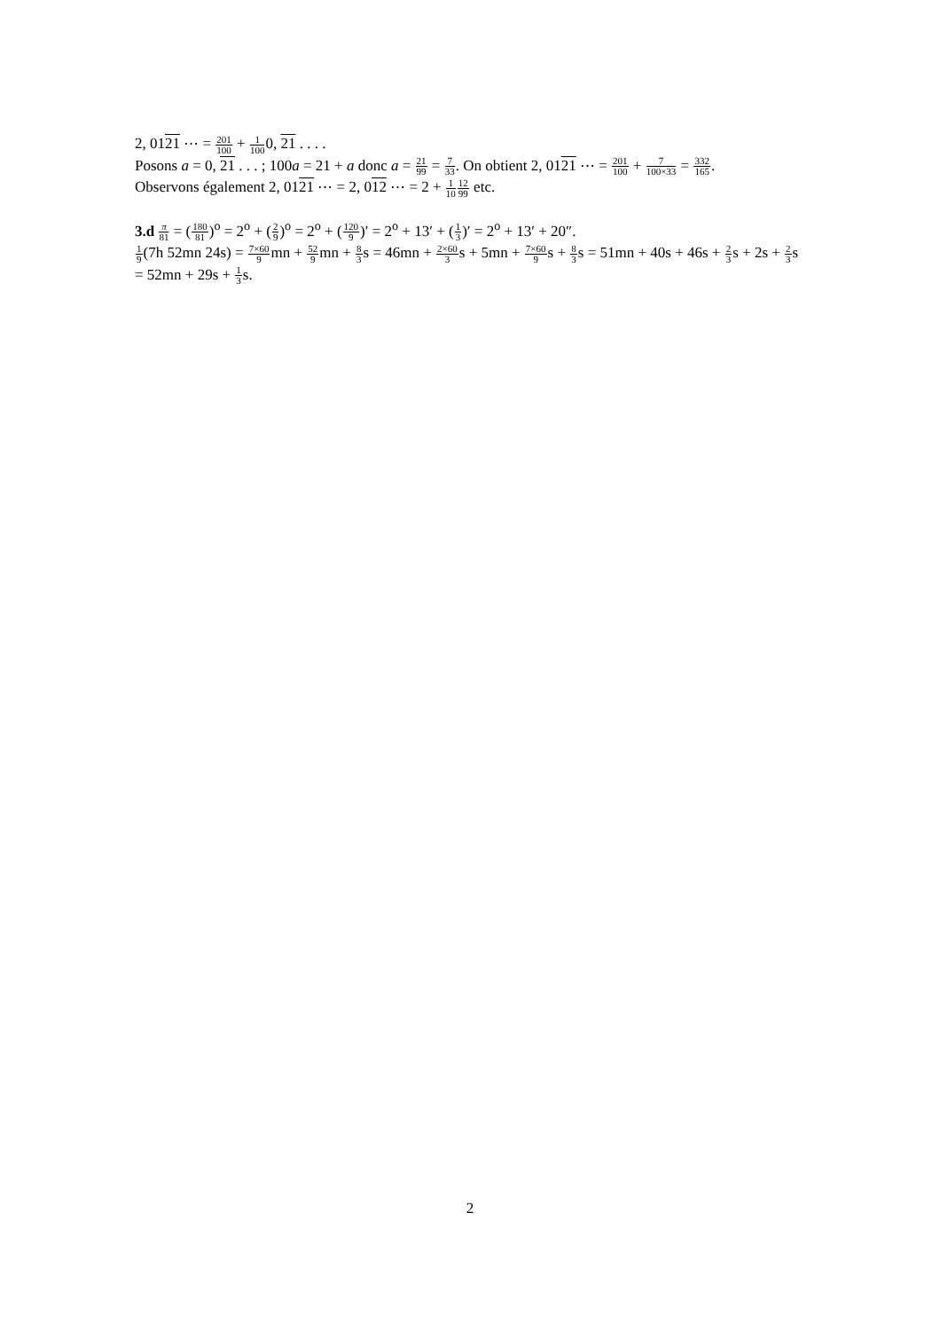2, 0121 ⋯ = 201 100 + 1 1000, 21 . . . .
Posons a = 0, 21 . . . ; 100a = 21 + a donc a = 21 99 = 7 33. On obtient 2, 0121 ⋯ = 201 100 + 7 100×33 = 332 165.
Observons également 2, 0121 ⋯ = 2, 012 ⋯ = 2 + 1 1012 99 etc.
3.d π 81 = (180 81)<sup>o</sup> = 2<sup>o</sup> + (2 9)<sup>o</sup> = 2<sup>o</sup> + (120 9)′ = 2<sup>o</sup> + 13′ + (1 3)′ = 2<sup>o</sup> + 13′ + 20″.
1 9(7h 52mn 24s) = 7×60 9mn + 52 9mn + 8 3s = 46mn + 2×60 3s + 5mn + 7×60 9s + 8 3s = 51mn + 40s + 46s + 2 3s + 2s + 2 3s = 52mn + 29s + 1 3s.
2